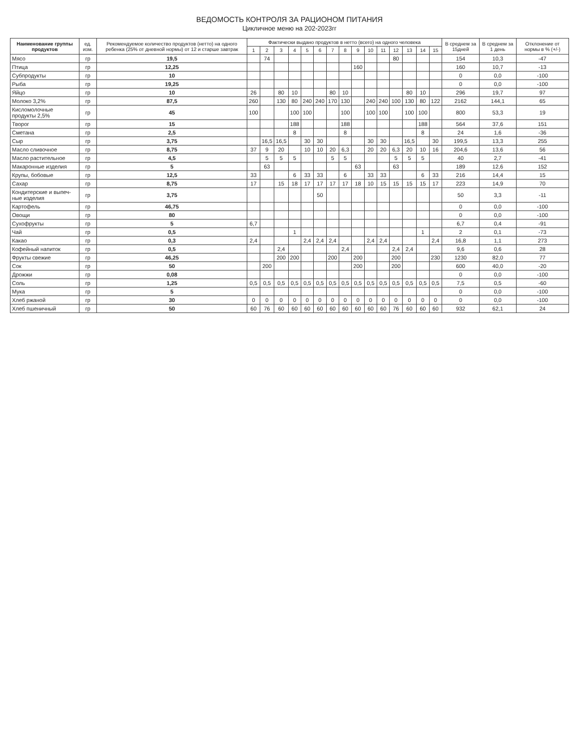ВЕДОМОСТЬ КОНТРОЛЯ ЗА РАЦИОНОМ ПИТАНИЯ
Цикличное меню на 202-2023гг
| Наименование группы продуктов | ед. изм. | Рекомендуемое количество продуктов (нетто) на одного ребенка (25% от дневной нормы) от 12 и старше завтрак | Фактически выдано продуктов в нетто (всего) на одного человека | | | | | | | | | | | | | | | В среднем за 15дней | В среднем за 1 день | Отклонение от нормы в % (+/-) |
| --- | --- | --- | --- | --- | --- | --- | --- | --- | --- | --- | --- | --- | --- | --- | --- | --- | --- | --- | --- | --- |
| | | | 1 | 2 | 3 | 4 | 5 | 6 | 7 | 8 | 9 | 10 | 11 | 12 | 13 | 14 | 15 | | | |
| Мясо | гр | 19,5 | | 74 | | | | | | | | | | 80 | | | | 154 | 10,3 | -47 |
| Птица | гр | 12,25 | | | | | | | | | 160 | | | | | | | 160 | 10,7 | -13 |
| Субпродукты | гр | 10 | | | | | | | | | | | | | | | | 0 | 0,0 | -100 |
| Рыба | гр | 19,25 | | | | | | | | | | | | | | | | 0 | 0,0 | -100 |
| Яйцо | гр | 10 | 26 | | 80 | 10 | | | 80 | 10 | | | | | 80 | 10 | | 296 | 19,7 | 97 |
| Молоко 3,2% | гр | 87,5 | 260 | | 130 | 80 | 240 | 240 | 170 | 130 | | 240 | 240 | 100 | 130 | 80 | 122 | 2162 | 144,1 | 65 |
| Кисломолочные продукты 2,5% | гр | 45 | 100 | | | 100 | 100 | | | 100 | | 100 | 100 | | 100 | 100 | | 800 | 53,3 | 19 |
| Творог | гр | 15 | | | | 188 | | | | 188 | | | | | | 188 | | 564 | 37,6 | 151 |
| Сметана | гр | 2,5 | | | | 8 | | | | 8 | | | | | | 8 | | 24 | 1,6 | -36 |
| Сыр | гр | 3,75 | | 16,5 | 16,5 | | 30 | 30 | | | | 30 | 30 | | 16,5 | | 30 | 199,5 | 13,3 | 255 |
| Масло сливочное | гр | 8,75 | 37 | 9 | 20 | | 10 | 10 | 20 | 6,3 | | 20 | 20 | 6,3 | 20 | 10 | 16 | 204,6 | 13,6 | 56 |
| Масло растительное | гр | 4,5 | | 5 | 5 | 5 | | | 5 | 5 | | | | 5 | 5 | 5 | | 40 | 2,7 | -41 |
| Макаронные изделия | гр | 5 | | 63 | | | | | | | 63 | | | 63 | | | | 189 | 12,6 | 152 |
| Крупы, бобовые | гр | 12,5 | 33 | | | 6 | 33 | 33 | | 6 | | 33 | 33 | | | 6 | 33 | 216 | 14,4 | 15 |
| Сахар | гр | 8,75 | 17 | | 15 | 18 | 17 | 17 | 17 | 17 | 18 | 10 | 15 | 15 | 15 | 15 | 17 | 223 | 14,9 | 70 |
| Кондитерские и выпеч-ные изделия | гр | 3,75 | | | | | | 50 | | | | | | | | | | 50 | 3,3 | -11 |
| Картофель | гр | 46,75 | | | | | | | | | | | | | | | | 0 | 0,0 | -100 |
| Овощи | гр | 80 | | | | | | | | | | | | | | | | 0 | 0,0 | -100 |
| Сухофрукты | гр | 5 | 6,7 | | | | | | | | | | | | | | | 6,7 | 0,4 | -91 |
| Чай | гр | 0,5 | | | | 1 | | | | | | | | | | 1 | | 2 | 0,1 | -73 |
| Какао | гр | 0,3 | 2,4 | | | | 2,4 | 2,4 | 2,4 | | | 2,4 | 2,4 | | | | 2,4 | 16,8 | 1,1 | 273 |
| Кофейный напиток | гр | 0,5 | | | 2,4 | | | | | 2,4 | | | | 2,4 | 2,4 | | | 9,6 | 0,6 | 28 |
| Фрукты свежие | гр | 46,25 | | | 200 | 200 | | | 200 | | 200 | | | 200 | | | 230 | 1230 | 82,0 | 77 |
| Сок | гр | 50 | | 200 | | | | | | | 200 | | | 200 | | | | 600 | 40,0 | -20 |
| Дрожжи | гр | 0,08 | | | | | | | | | | | | | | | | 0 | 0,0 | -100 |
| Соль | гр | 1,25 | 0,5 | 0,5 | 0,5 | 0,5 | 0,5 | 0,5 | 0,5 | 0,5 | 0,5 | 0,5 | 0,5 | 0,5 | 0,5 | 0,5 | 0,5 | 7,5 | 0,5 | -60 |
| Мука | гр | 5 | | | | | | | | | | | | | | | | 0 | 0,0 | -100 |
| Хлеб ржаной | гр | 30 | 0 | 0 | 0 | 0 | 0 | 0 | 0 | 0 | 0 | 0 | 0 | 0 | 0 | 0 | 0 | 0 | 0,0 | -100 |
| Хлеб пшеничный | гр | 50 | 60 | 76 | 60 | 60 | 60 | 60 | 60 | 60 | 60 | 60 | 60 | 76 | 60 | 60 | 60 | 932 | 62,1 | 24 |